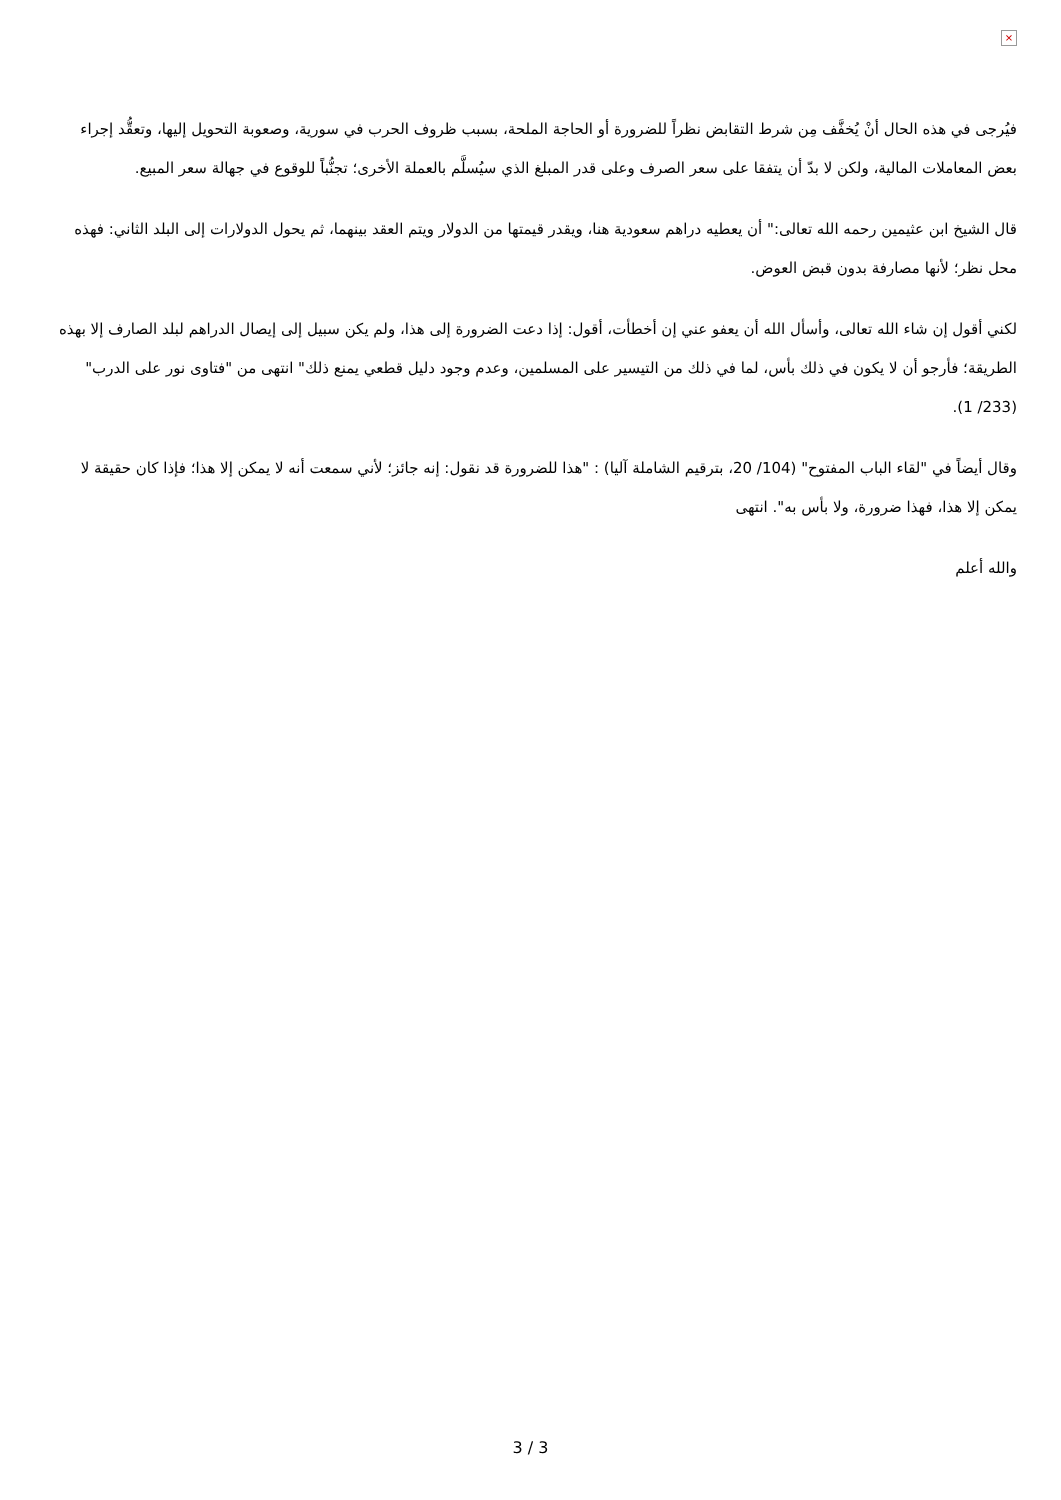×
فيُرجى في هذه الحال أنْ يُخفَّف مِن شرط التقابض نظراً للضرورة أو الحاجة الملحة، بسبب ظروف الحرب في سورية، وصعوبة التحويل إليها، وتعقُّد إجراء بعض المعاملات المالية، ولكن لا بدّ أن يتفقا على سعر الصرف وعلى قدر المبلغ الذي سيُسلَّم بالعملة الأخرى؛ تجنُّباً للوقوع في جهالة سعر المبيع.
قال الشيخ ابن عثيمين رحمه الله تعالى:" أن يعطيه دراهم سعودية هنا، ويقدر قيمتها من الدولار ويتم العقد بينهما، ثم يحول الدولارات إلى البلد الثاني: فهذه محل نظر؛ لأنها مصارفة بدون قبض العوض.
لكني أقول إن شاء الله تعالى، وأسأل الله أن يعفو عني إن أخطأت، أقول: إذا دعت الضرورة إلى هذا، ولم يكن سبيل إلى إيصال الدراهم لبلد الصارف إلا بهذه الطريقة؛ فأرجو أن لا يكون في ذلك بأس، لما في ذلك من التيسير على المسلمين، وعدم وجود دليل قطعي يمنع ذلك" انتهى من "فتاوى نور على الدرب" (233/ 1).
وقال أيضاً في "لقاء الباب المفتوح" (104/ 20، بترقيم الشاملة آليا) : "هذا للضرورة قد نقول: إنه جائز؛ لأني سمعت أنه لا يمكن إلا هذا؛ فإذا كان حقيقة لا يمكن إلا هذا، فهذا ضرورة، ولا بأس به". انتهى
والله أعلم
3 / 3